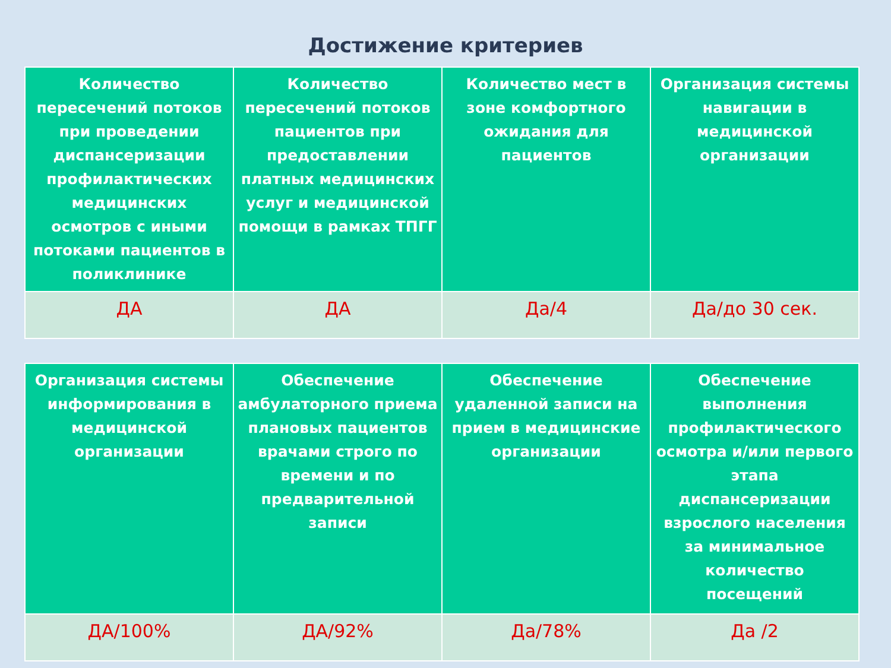Достижение критериев
| Количество пересечений потоков при проведении диспансеризации профилактических медицинских осмотров с иными потоками пациентов в поликлинике | Количество пересечений потоков пациентов при предоставлении платных медицинских услуг и медицинской помощи в рамках ТПГГ | Количество мест в зоне комфортного ожидания для пациентов | Организация системы навигации в медицинской организации |
| --- | --- | --- | --- |
| ДА | ДА | Да/4 | Да/до 30 сек. |
| Организация системы информирования в медицинской организации | Обеспечение амбулаторного приема плановых пациентов врачами строго по времени и по предварительной записи | Обеспечение удаленной записи на прием в медицинские организации | Обеспечение выполнения профилактического осмотра и/или первого этапа диспансеризации взрослого населения за минимальное количество посещений |
| --- | --- | --- | --- |
| ДА/100% | ДА/92% | Да/78% | Да /2 |